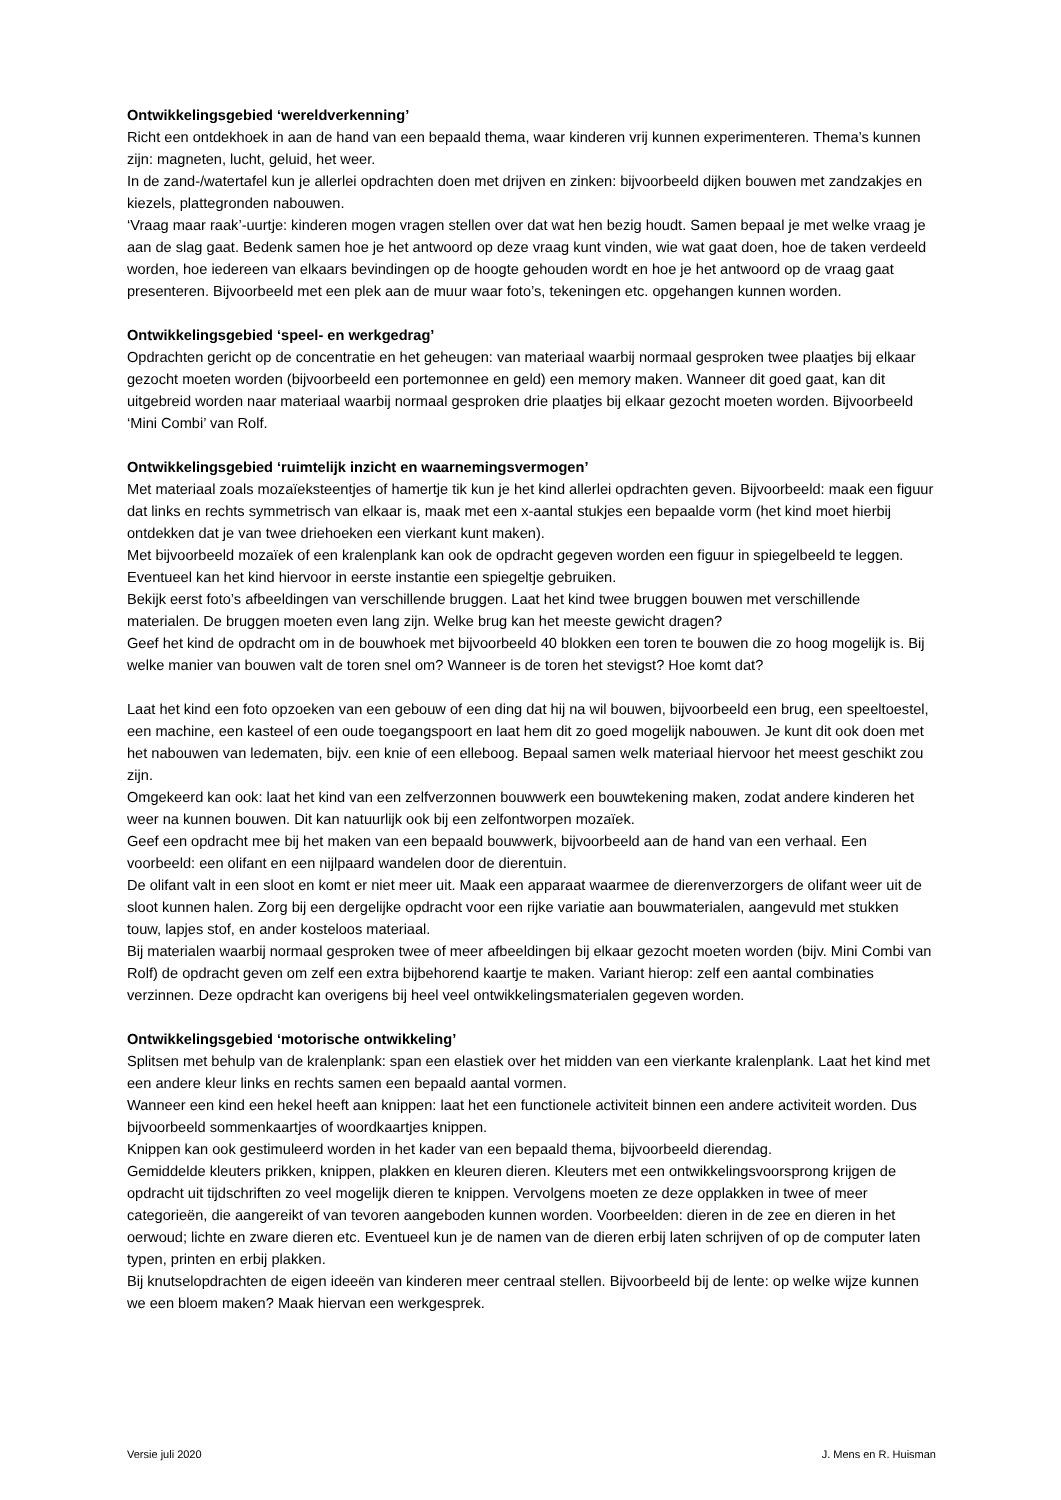Ontwikkelingsgebied ‘wereldverkenning’
Richt een ontdekhoek in aan de hand van een bepaald thema, waar kinderen vrij kunnen experimenteren. Thema’s kunnen zijn: magneten, lucht, geluid, het weer.
In de zand-/watertafel kun je allerlei opdrachten doen met drijven en zinken: bijvoorbeeld dijken bouwen met zandzakjes en kiezels, plattegronden nabouwen.
‘Vraag maar raak’-uurtje: kinderen mogen vragen stellen over dat wat hen bezig houdt. Samen bepaal je met welke vraag je aan de slag gaat. Bedenk samen hoe je het antwoord op deze vraag kunt vinden, wie wat gaat doen, hoe de taken verdeeld worden, hoe iedereen van elkaars bevindingen op de hoogte gehouden wordt en hoe je het antwoord op de vraag gaat presenteren. Bijvoorbeeld met een plek aan de muur waar foto’s, tekeningen etc. opgehangen kunnen worden.
Ontwikkelingsgebied ‘speel- en werkgedrag’
Opdrachten gericht op de concentratie en het geheugen: van materiaal waarbij normaal gesproken twee plaatjes bij elkaar gezocht moeten worden (bijvoorbeeld een portemonnee en geld) een memory maken. Wanneer dit goed gaat, kan dit uitgebreid worden naar materiaal waarbij normaal gesproken drie plaatjes bij elkaar gezocht moeten worden. Bijvoorbeeld ‘Mini Combi’ van Rolf.
Ontwikkelingsgebied ‘ruimtelijk inzicht en waarnemingsvermogen’
Met materiaal zoals mozaïeksteentjes of hamertje tik kun je het kind allerlei opdrachten geven. Bijvoorbeeld: maak een figuur dat links en rechts symmetrisch van elkaar is, maak met een x-aantal stukjes een bepaalde vorm (het kind moet hierbij ontdekken dat je van twee driehoeken een vierkant kunt maken).
Met bijvoorbeeld mozaïek of een kralenplank kan ook de opdracht gegeven worden een figuur in spiegelbeeld te leggen. Eventueel kan het kind hiervoor in eerste instantie een spiegeltje gebruiken.
Bekijk eerst foto’s afbeeldingen van verschillende bruggen. Laat het kind twee bruggen bouwen met verschillende materialen. De bruggen moeten even lang zijn. Welke brug kan het meeste gewicht dragen?
Geef het kind de opdracht om in de bouwhoek met bijvoorbeeld 40 blokken een toren te bouwen die zo hoog mogelijk is. Bij welke manier van bouwen valt de toren snel om? Wanneer is de toren het stevigst? Hoe komt dat?
Laat het kind een foto opzoeken van een gebouw of een ding dat hij na wil bouwen, bijvoorbeeld een brug, een speeltoestel, een machine, een kasteel of een oude toegangspoort en laat hem dit zo goed mogelijk nabouwen. Je kunt dit ook doen met het nabouwen van ledematen, bijv. een knie of een elleboog. Bepaal samen welk materiaal hiervoor het meest geschikt zou zijn.
Omgekeerd kan ook: laat het kind van een zelfverzonnen bouwwerk een bouwtekening maken, zodat andere kinderen het weer na kunnen bouwen. Dit kan natuurlijk ook bij een zelfontworpen mozaïek.
Geef een opdracht mee bij het maken van een bepaald bouwwerk, bijvoorbeeld aan de hand van een verhaal. Een voorbeeld: een olifant en een nijlpaard wandelen door de dierentuin.
De olifant valt in een sloot en komt er niet meer uit. Maak een apparaat waarmee de dierenverzorgers de olifant weer uit de sloot kunnen halen. Zorg bij een dergelijke opdracht voor een rijke variatie aan bouwmaterialen, aangevuld met stukken touw, lapjes stof, en ander kosteloos materiaal.
Bij materialen waarbij normaal gesproken twee of meer afbeeldingen bij elkaar gezocht moeten worden (bijv. Mini Combi van Rolf) de opdracht geven om zelf een extra bijbehorend kaartje te maken. Variant hierop: zelf een aantal combinaties verzinnen. Deze opdracht kan overigens bij heel veel ontwikkelingsmaterialen gegeven worden.
Ontwikkelingsgebied ‘motorische ontwikkeling’
Splitsen met behulp van de kralenplank: span een elastiek over het midden van een vierkante kralenplank. Laat het kind met een andere kleur links en rechts samen een bepaald aantal vormen.
Wanneer een kind een hekel heeft aan knippen: laat het een functionele activiteit binnen een andere activiteit worden. Dus bijvoorbeeld sommenkaartjes of woordkaartjes knippen.
Knippen kan ook gestimuleerd worden in het kader van een bepaald thema, bijvoorbeeld dierendag.
Gemiddelde kleuters prikken, knippen, plakken en kleuren dieren. Kleuters met een ontwikkelingsvoorsprong krijgen de opdracht uit tijdschriften zo veel mogelijk dieren te knippen. Vervolgens moeten ze deze opplakken in twee of meer categorieën, die aangereikt of van tevoren aangeboden kunnen worden. Voorbeelden: dieren in de zee en dieren in het oerwoud; lichte en zware dieren etc. Eventueel kun je de namen van de dieren erbij laten schrijven of op de computer laten typen, printen en erbij plakken.
Bij knutselopdrachten de eigen ideeën van kinderen meer centraal stellen. Bijvoorbeeld bij de lente: op welke wijze kunnen we een bloem maken? Maak hiervan een werkgesprek.
Versie juli 2020 J. Mens en R. Huisman